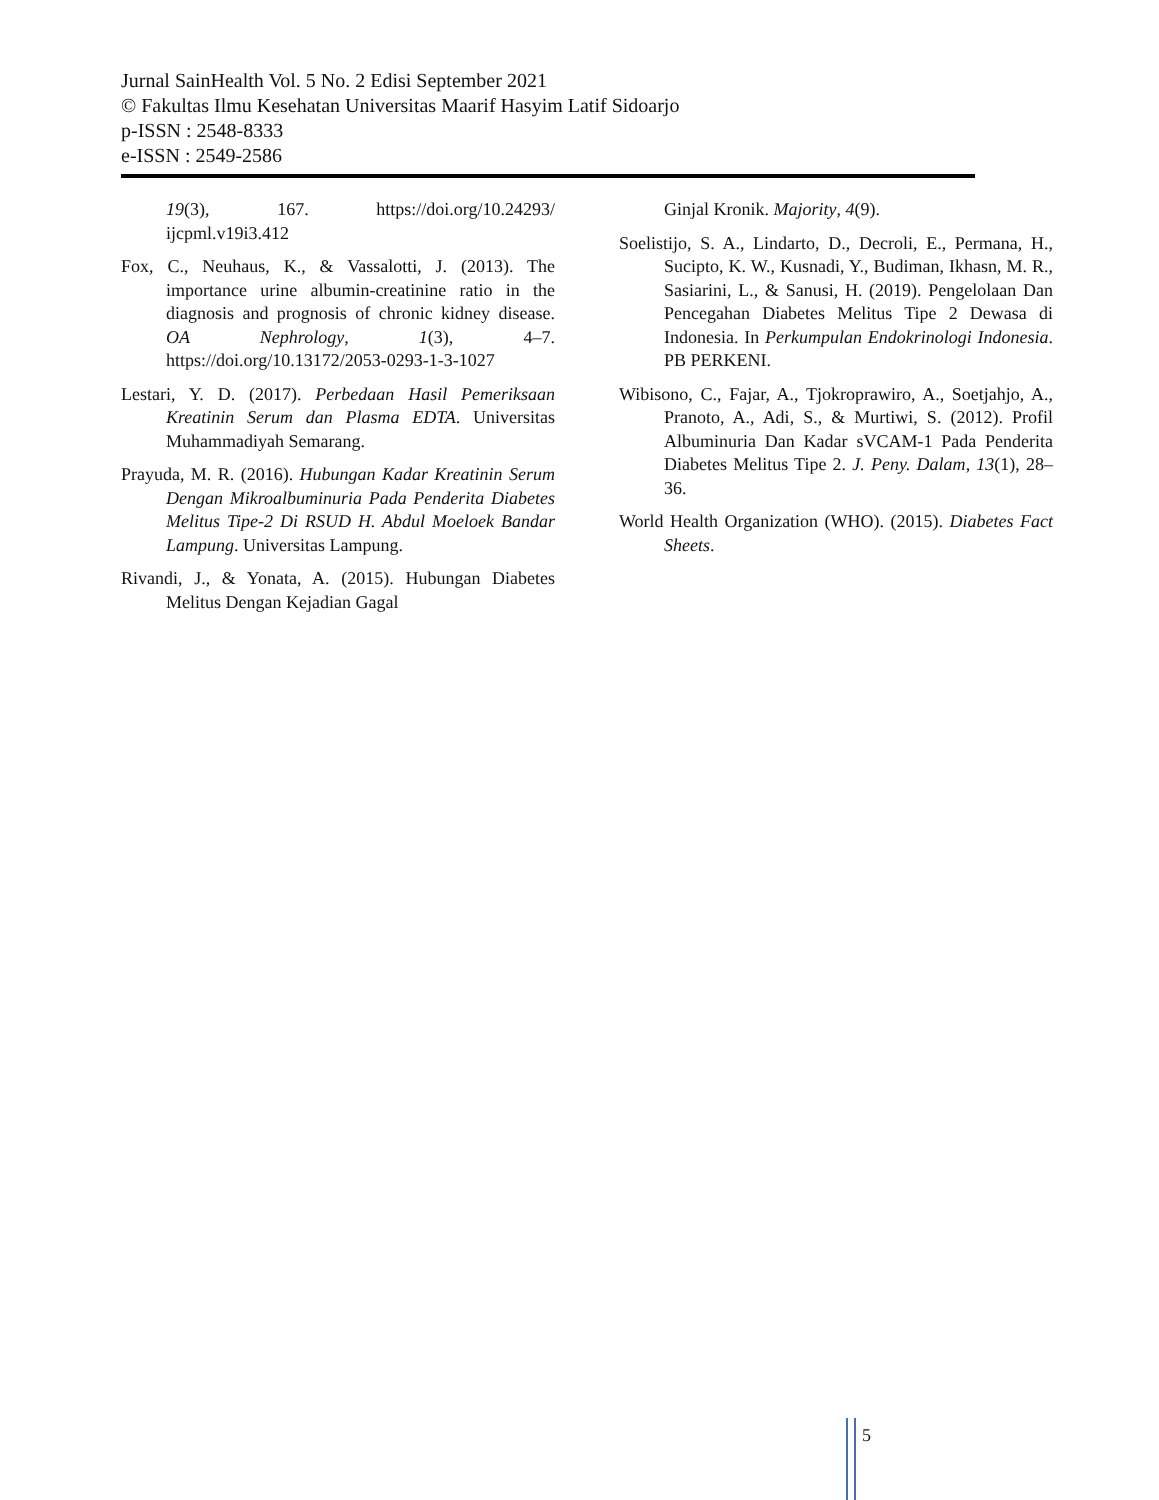Jurnal SainHealth Vol. 5 No. 2 Edisi September 2021
© Fakultas Ilmu Kesehatan Universitas Maarif Hasyim Latif Sidoarjo
p-ISSN : 2548-8333
e-ISSN : 2549-2586
19(3), 167. https://doi.org/10.24293/ ijcpml.v19i3.412
Fox, C., Neuhaus, K., & Vassalotti, J. (2013). The importance urine albumin-creatinine ratio in the diagnosis and prognosis of chronic kidney disease. OA Nephrology, 1(3), 4–7. https://doi.org/10.13172/2053-0293-1-3-1027
Lestari, Y. D. (2017). Perbedaan Hasil Pemeriksaan Kreatinin Serum dan Plasma EDTA. Universitas Muhammadiyah Semarang.
Prayuda, M. R. (2016). Hubungan Kadar Kreatinin Serum Dengan Mikroalbuminuria Pada Penderita Diabetes Melitus Tipe-2 Di RSUD H. Abdul Moeloek Bandar Lampung. Universitas Lampung.
Rivandi, J., & Yonata, A. (2015). Hubungan Diabetes Melitus Dengan Kejadian Gagal
Ginjal Kronik. Majority, 4(9).
Soelistijo, S. A., Lindarto, D., Decroli, E., Permana, H., Sucipto, K. W., Kusnadi, Y., Budiman, Ikhasn, M. R., Sasiarini, L., & Sanusi, H. (2019). Pengelolaan Dan Pencegahan Diabetes Melitus Tipe 2 Dewasa di Indonesia. In Perkumpulan Endokrinologi Indonesia. PB PERKENI.
Wibisono, C., Fajar, A., Tjokroprawiro, A., Soetjahjo, A., Pranoto, A., Adi, S., & Murtiwi, S. (2012). Profil Albuminuria Dan Kadar sVCAM-1 Pada Penderita Diabetes Melitus Tipe 2. J. Peny. Dalam, 13(1), 28–36.
World Health Organization (WHO). (2015). Diabetes Fact Sheets.
5